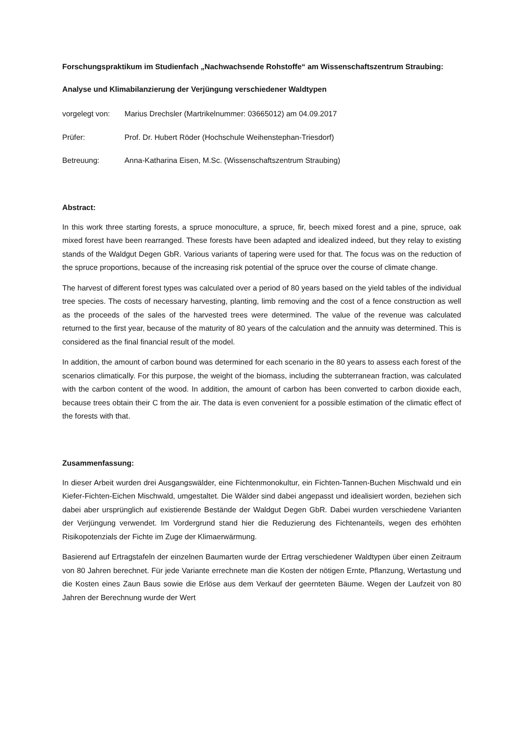Forschungspraktikum im Studienfach „Nachwachsende Rohstoffe“ am Wissenschaftszentrum Straubing:
Analyse und Klimabilanzierung der Verjüngung verschiedener Waldtypen
vorgelegt von: Marius Drechsler (Martrikelnummer: 03665012) am 04.09.2017
Prüfer: Prof. Dr. Hubert Röder (Hochschule Weihenstephan-Triesdorf)
Betreuung: Anna-Katharina Eisen, M.Sc. (Wissenschaftszentrum Straubing)
Abstract:
In this work three starting forests, a spruce monoculture, a spruce, fir, beech mixed forest and a pine, spruce, oak mixed forest have been rearranged. These forests have been adapted and idealized indeed, but they relay to existing stands of the Waldgut Degen GbR. Various variants of tapering were used for that. The focus was on the reduction of the spruce proportions, because of the increasing risk potential of the spruce over the course of climate change.
The harvest of different forest types was calculated over a period of 80 years based on the yield tables of the individual tree species. The costs of necessary harvesting, planting, limb removing and the cost of a fence construction as well as the proceeds of the sales of the harvested trees were determined. The value of the revenue was calculated returned to the first year, because of the maturity of 80 years of the calculation and the annuity was determined. This is considered as the final financial result of the model.
In addition, the amount of carbon bound was determined for each scenario in the 80 years to assess each forest of the scenarios climatically. For this purpose, the weight of the biomass, including the subterranean fraction, was calculated with the carbon content of the wood. In addition, the amount of carbon has been converted to carbon dioxide each, because trees obtain their C from the air. The data is even convenient for a possible estimation of the climatic effect of the forests with that.
Zusammenfassung:
In dieser Arbeit wurden drei Ausgangswälder, eine Fichtenmonokultur, ein Fichten-Tannen-Buchen Mischwald und ein Kiefer-Fichten-Eichen Mischwald, umgestaltet. Die Wälder sind dabei angepasst und idealisiert worden, beziehen sich dabei aber ursprünglich auf existierende Bestände der Waldgut Degen GbR. Dabei wurden verschiedene Varianten der Verjüngung verwendet. Im Vordergrund stand hier die Reduzierung des Fichtenanteils, wegen des erhöhten Risikopotenzials der Fichte im Zuge der Klimaerwärmung.
Basierend auf Ertragstafeln der einzelnen Baumarten wurde der Ertrag verschiedener Waldtypen über einen Zeitraum von 80 Jahren berechnet. Für jede Variante errechnete man die Kosten der nötigen Ernte, Pflanzung, Wertastung und die Kosten eines Zaun Baus sowie die Erlöse aus dem Verkauf der geernteten Bäume. Wegen der Laufzeit von 80 Jahren der Berechnung wurde der Wert